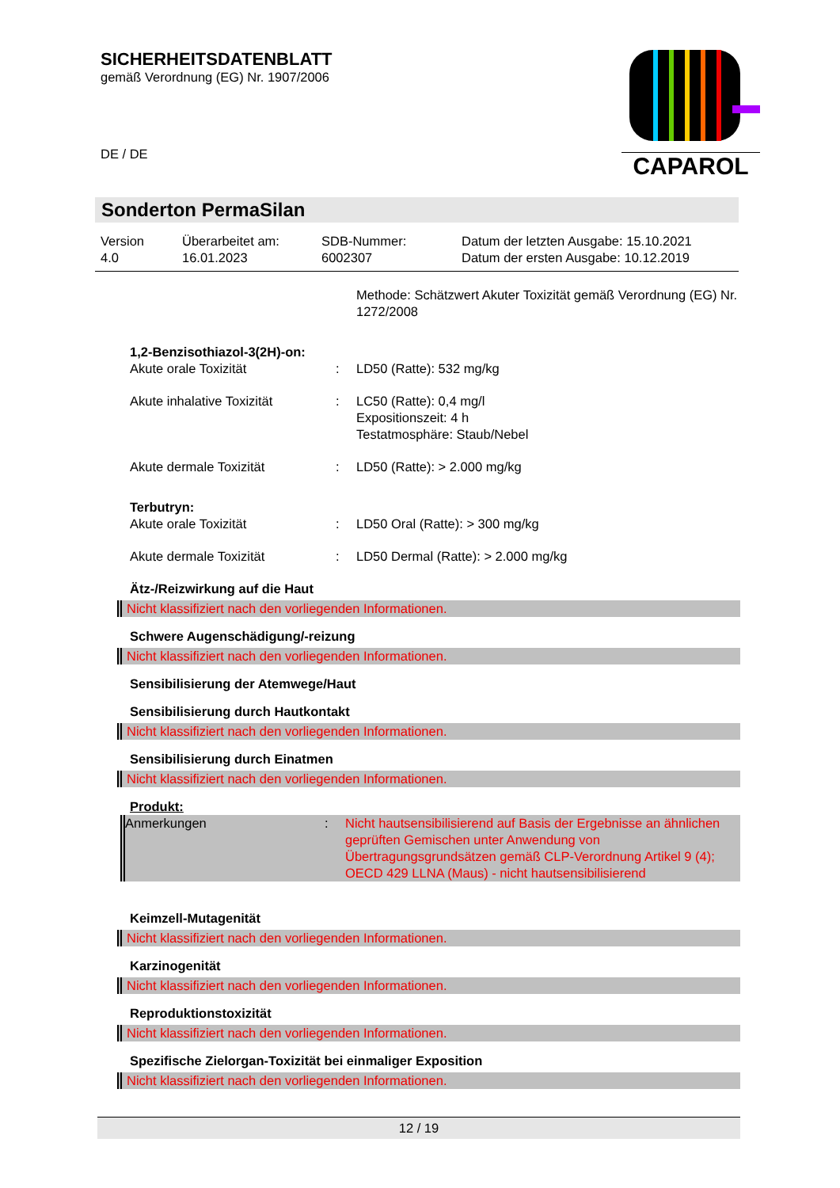SICHERHEITSDATENBLATT
gemäß Verordnung (EG) Nr. 1907/2006
DE / DE
CAPAROL
Sonderton PermaSilan
Version
4.0
Überarbeitet am:
16.01.2023
SDB-Nummer:
6002307
Datum der letzten Ausgabe: 15.10.2021
Datum der ersten Ausgabe: 10.12.2019
Methode: Schätzwert Akuter Toxizität gemäß Verordnung (EG) Nr. 1272/2008
1,2-Benzisothiazol-3(2H)-on:
Akute orale Toxizität : LD50 (Ratte): 532 mg/kg
Akute inhalative Toxizität : LC50 (Ratte): 0,4 mg/l
Expositionszeit: 4 h
Testatmosphäre: Staub/Nebel
Akute dermale Toxizität : LD50 (Ratte): > 2.000 mg/kg
Terbutryn:
Akute orale Toxizität : LD50 Oral (Ratte): > 300 mg/kg
Akute dermale Toxizität : LD50 Dermal (Ratte): > 2.000 mg/kg
Ätz-/Reizwirkung auf die Haut
Nicht klassifiziert nach den vorliegenden Informationen.
Schwere Augenschädigung/-reizung
Nicht klassifiziert nach den vorliegenden Informationen.
Sensibilisierung der Atemwege/Haut
Sensibilisierung durch Hautkontakt
Nicht klassifiziert nach den vorliegenden Informationen.
Sensibilisierung durch Einatmen
Nicht klassifiziert nach den vorliegenden Informationen.
Produkt:
Anmerkungen : Nicht hautsensibilisierend auf Basis der Ergebnisse an ähnlichen geprüften Gemischen unter Anwendung von Übertragungsgrundsätzen gemäß CLP-Verordnung Artikel 9 (4); OECD 429 LLNA (Maus) - nicht hautsensibilisierend
Keimzell-Mutagenität
Nicht klassifiziert nach den vorliegenden Informationen.
Karzinogenität
Nicht klassifiziert nach den vorliegenden Informationen.
Reproduktionstoxizität
Nicht klassifiziert nach den vorliegenden Informationen.
Spezifische Zielorgan-Toxizität bei einmaliger Exposition
Nicht klassifiziert nach den vorliegenden Informationen.
12 / 19